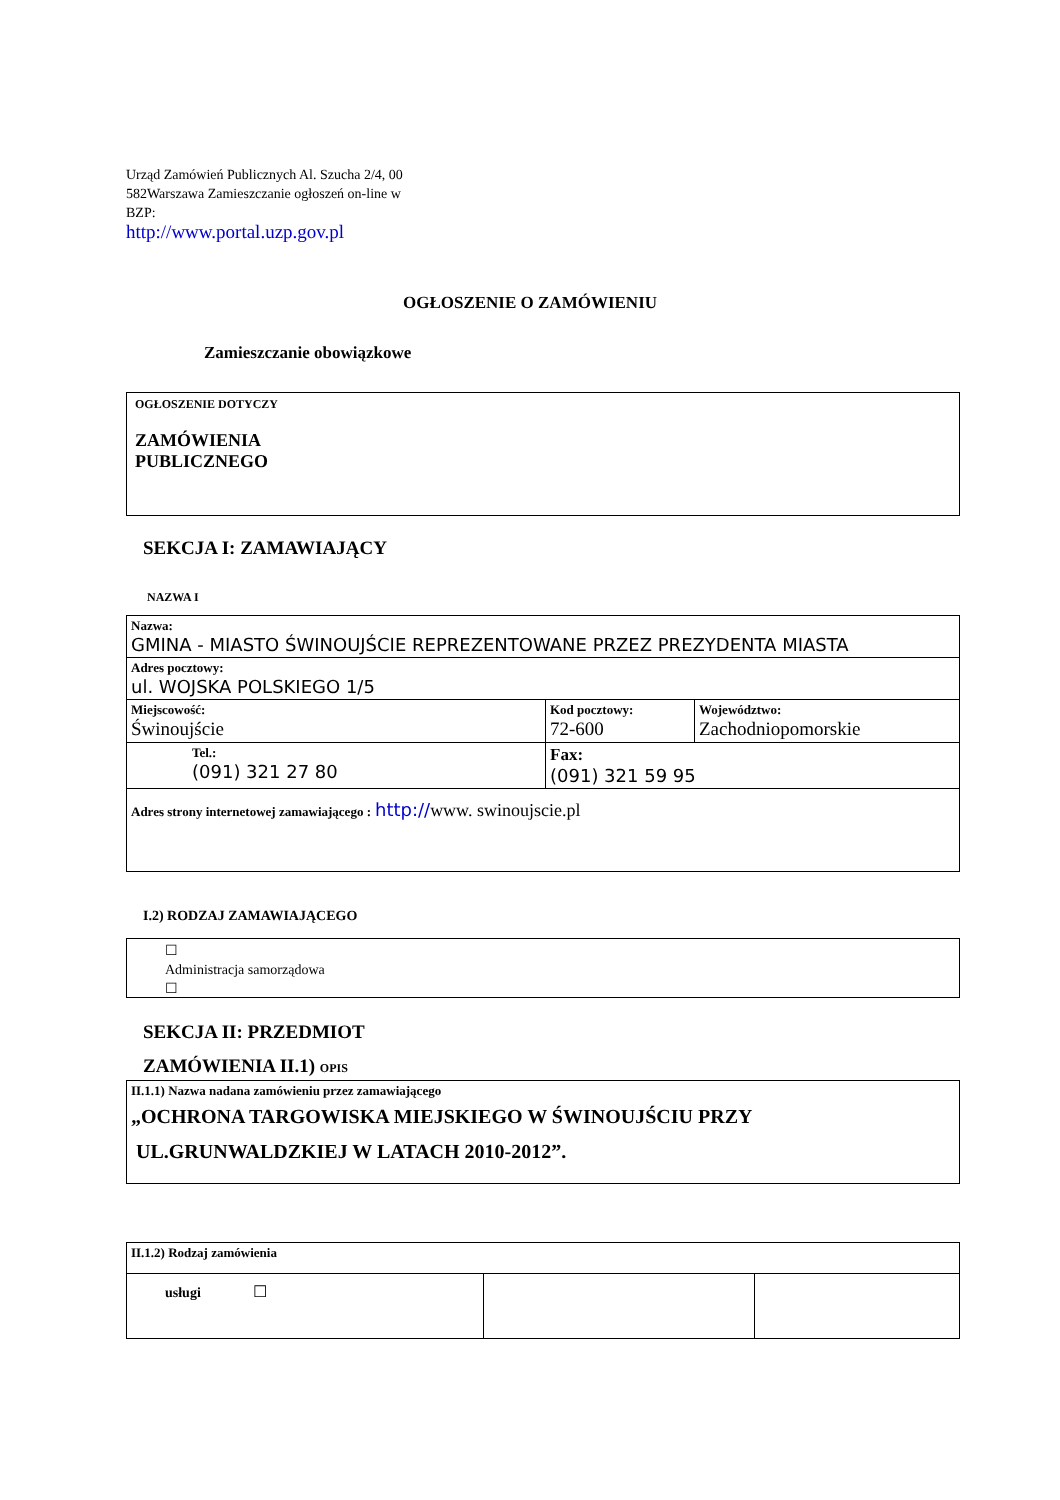Urząd Zamówień Publicznych Al. Szucha 2/4, 00 582Warszawa Zamieszczanie ogłoszeń on-line w BZP:
http://www.portal.uzp.gov.pl
OGŁOSZENIE O ZAMÓWIENIU
Zamieszczanie obowiązkowe
OGŁOSZENIE DOTYCZY
ZAMÓWIENIA
PUBLICZNEGO
SEKCJA I: ZAMAWIAJĄCY
NAZWA I
| Nazwa: GMINA - MIASTO ŚWINOUJŚCIE REPREZENTOWANE PRZEZ PREZYDENTA MIASTA | | |
| Adres pocztowy: ul. WOJSKA POLSKIEGO 1/5 | | |
| Miejscowość: Świnoujście | Kod pocztowy: 72-600 | Województwo: Zachodniopomorskie |
| Tel.: (091) 321 27 80 | Fax: (091) 321 59 95 | |
| Adres strony internetowej zamawiającego : http:// www. swinoujscie.pl | | |
I.2) RODZAJ ZAMAWIAJĄCEGO
☐
Administracja samorządowa
☐
SEKCJA II: PRZEDMIOT
ZAMÓWIENIA II.1) OPIS
II.1.1) Nazwa nadana zamówieniu przez zamawiającego
„OCHRONA TARGOWISKA MIEJSKIEGO W ŚWINOUJŚCIU PRZY
UL.GRUNWALDZKIEJ W LATACH 2010-2012”.
| II.1.2) Rodzaj zamówienia | | |
| usługi ☐ | | |